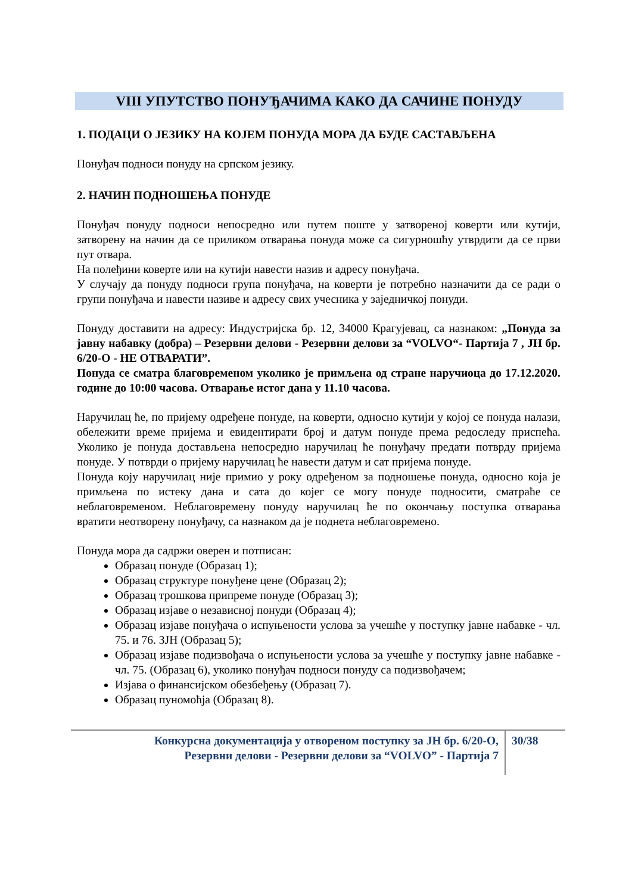VIII УПУТСТВО ПОНУЂАЧИМА КАКО ДА САЧИНЕ ПОНУДУ
1. ПОДАЦИ О ЈЕЗИКУ НА КОЈЕМ ПОНУДА МОРА ДА БУДЕ САСТАВЉЕНА
Понуђач подноси понуду на српском језику.
2. НАЧИН ПОДНОШЕЊА ПОНУДЕ
Понуђач понуду подноси непосредно или путем поште у затвореној коверти или кутији, затворену на начин да се приликом отварања понуда може са сигурношћу утврдити да се први пут отвара.
На полеђини коверте или на кутији навести назив и адресу понуђача.
У случају да понуду подноси група понуђача, на коверти је потребно назначити да се ради о групи понуђача и навести називе и адресу свих учесника у заједничкој понуди.
Понуду доставити на адресу: Индустријска бр. 12, 34000 Крагујевац, са назнаком: „Понуда за јавну набавку (добра) – Резервни делови - Резервни делови за “VOLVO“- Партија 7 , ЈН бр. 6/20-О - НЕ ОТВАРАТИ”.
Понуда се сматра благовременом уколико је примљена од стране наручиоца до 17.12.2020. године до 10:00 часова. Отварање истог дана у 11.10 часова.
Наручилац ће, по пријему одређене понуде, на коверти, односно кутији у којој се понуда налази, обележити време пријема и евидентирати број и датум понуде према редоследу приспећа. Уколико је понуда достављена непосредно наручилац ће понуђачу предати потврду пријема понуде. У потврди о пријему наручилац ће навести датум и сат пријема понуде.
Понуда коју наручилац није примио у року одређеном за подношење понуда, односно која је примљена по истеку дана и сата до којег се могу понуде подносити, сматраће се неблаговременом. Неблаговремену понуду наручилац ће по окончању поступка отварања вратити неотворену понуђачу, са назнаком да је поднета неблаговремено.
Понуда мора да садржи оверен и потписан:
Образац понуде (Образац 1);
Образац структуре понуђене цене (Образац 2);
Образац трошкова припреме понуде (Образац 3);
Образац изјаве о независној понуди (Образац 4);
Образац изјаве понуђача о испуњености услова за учешће у поступку јавне набавке - чл. 75. и 76. ЗЈН (Образац 5);
Образац изјаве подизвођача о испуњености услова за учешће у поступку јавне набавке - чл. 75. (Образац 6), уколико понуђач подноси понуду са подизвођачем;
Изјава о финансијском обезбеђењу (Образац 7).
Образац пуномоћја (Образац 8).
Конкурсна документација у отвореном поступку за ЈН бр. 6/20-О,
Резервни делови - Резервни делови за “VOLVO” - Партија 7
30/38